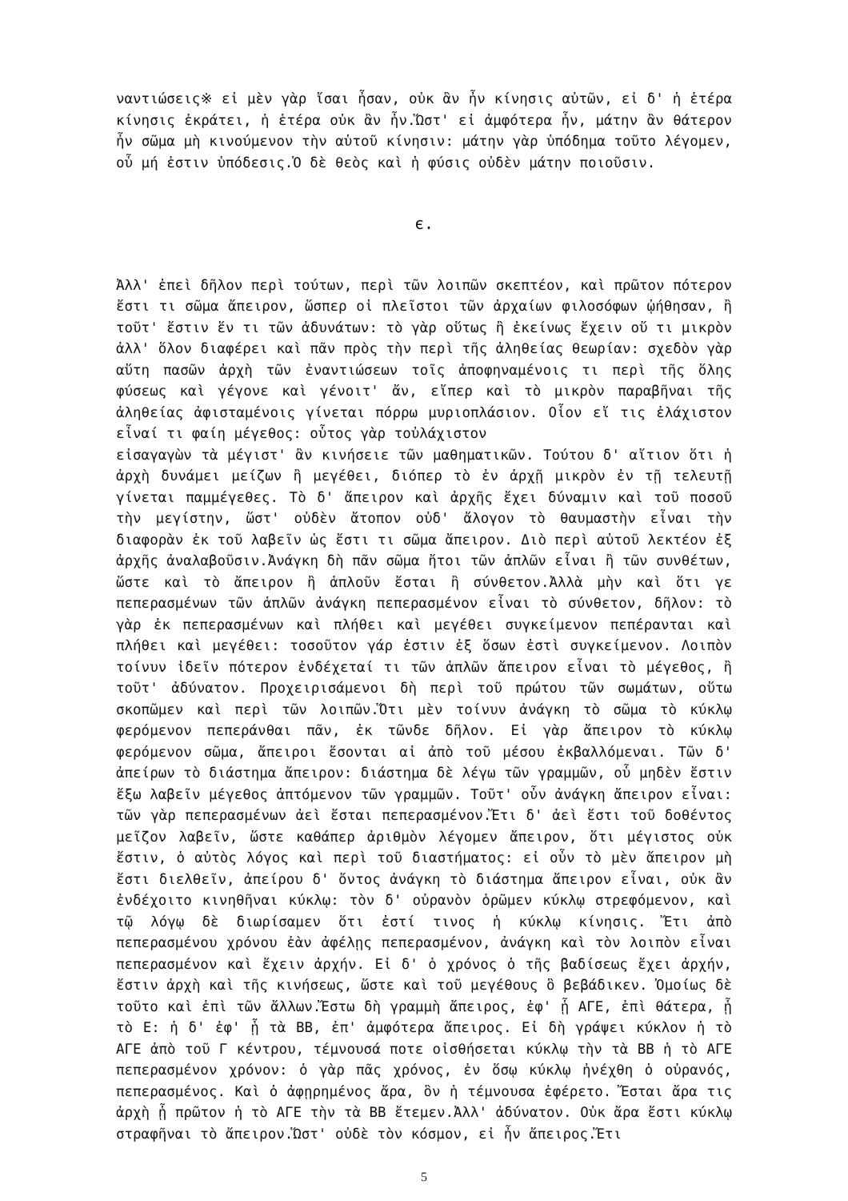ναντιώσεις※ εἰ μὲν γὰρ ἴσαι ἦσαν, οὐκ ἂν ἦν κίνησις αὐτῶν, εἰ δ' ἡ ἑτέρα κίνησις ἐκράτει, ἡ ἑτέρα οὐκ ἂν ἦν.Ὥστ' εἰ ἀμφότερα ἦν, μάτην ἂν θάτερον ἦν σῶμα μὴ κινούμενον τὴν αὑτοῦ κίνησιν: μάτην γὰρ ὑπόδημα τοῦτο λέγομεν, οὗ μή ἐστιν ὑπόδεσις.Ὁ δὲ θεὸς καὶ ἡ φύσις οὐδὲν μάτην ποιοῦσιν.
є.
Ἀλλ' ἐπεὶ δῆλον περὶ τούτων, περὶ τῶν λοιπῶν σκεπτέον, καὶ πρῶτον πότερον ἔστι τι σῶμα ἄπειρον, ὥσπερ οἱ πλεῖστοι τῶν ἀρχαίων φιλοσόφων ᾠήθησαν, ἢ τοῦτ' ἔστιν ἕν τι τῶν ἀδυνάτων: τὸ γὰρ οὕτως ἢ ἐκείνως ἔχειν οὔ τι μικρὸν ἀλλ' ὅλον διαφέρει καὶ πᾶν πρὸς τὴν περὶ τῆς ἀληθείας θεωρίαν: σχεδὸν γὰρ αὕτη πασῶν ἀρχὴ τῶν ἐναντιώσεων τοῖς ἀποφηναμένοις τι περὶ τῆς ὅλης φύσεως καὶ γέγονε καὶ γένοιτ' ἄν, εἴπερ καὶ τὸ μικρὸν παραβῆναι τῆς ἀληθείας ἀφισταμένοις γίνεται πόρρω μυριοπλάσιον. Οἷον εἴ τις ἐλάχιστον εἶναί τι φαίη μέγεθος: οὗτος γὰρ τοὐλάχιστον
εἰσαγαγὼν τὰ μέγιστ' ἂν κινήσειε τῶν μαθηματικῶν. Τούτου δ' αἴτιον ὅτι ἡ ἀρχὴ δυνάμει μείζων ἢ μεγέθει, διόπερ τὸ ἐν ἀρχῇ μικρὸν ἐν τῇ τελευτῇ γίνεται παμμέγεθες. Τὸ δ' ἄπειρον καὶ ἀρχῆς ἔχει δύναμιν καὶ τοῦ ποσοῦ τὴν μεγίστην, ὥστ' οὐδὲν ἄτοπον οὐδ' ἄλογον τὸ θαυμαστὴν εἶναι τὴν διαφορὰν ἐκ τοῦ λαβεῖν ὡς ἔστι τι σῶμα ἄπειρον. Διὸ περὶ αὐτοῦ λεκτέον ἐξ ἀρχῆς ἀναλαβοῦσιν.Ἀνάγκη δὴ πᾶν σῶμα ἤτοι τῶν ἁπλῶν εἶναι ἢ τῶν συνθέτων, ὥστε καὶ τὸ ἄπειρον ἢ ἁπλοῦν ἔσται ἢ σύνθετον.Ἀλλὰ μὴν καὶ ὅτι γε πεπερασμένων τῶν ἁπλῶν ἀνάγκη πεπερασμένον εἶναι τὸ σύνθετον, δῆλον: τὸ γὰρ ἐκ πεπερασμένων καὶ πλήθει καὶ μεγέθει συγκείμενον πεπέρανται καὶ πλήθει καὶ μεγέθει: τοσοῦτον γάρ ἐστιν ἐξ ὅσων ἐστὶ συγκείμενον. Λοιπὸν τοίνυν ἰδεῖν πότερον ἐνδέχεταί τι τῶν ἁπλῶν ἄπειρον εἶναι τὸ μέγεθος, ἢ τοῦτ' ἀδύνατον. Προχειρισάμενοι δὴ περὶ τοῦ πρώτου τῶν σωμάτων, οὕτω σκοπῶμεν καὶ περὶ τῶν λοιπῶν.Ὅτι μὲν τοίνυν ἀνάγκη τὸ σῶμα τὸ κύκλῳ φερόμενον πεπεράνθαι πᾶν, ἐκ τῶνδε δῆλον. Εἰ γὰρ ἄπειρον τὸ κύκλῳ φερόμενον σῶμα, ἄπειροι ἔσονται αἱ ἀπὸ τοῦ μέσου ἐκβαλλόμεναι. Τῶν δ' ἀπείρων τὸ διάστημα ἄπειρον: διάστημα δὲ λέγω τῶν γραμμῶν, οὗ μηδὲν ἔστιν ἔξω λαβεῖν μέγεθος ἁπτόμενον τῶν γραμμῶν. Τοῦτ' οὖν ἀνάγκη ἄπειρον εἶναι: τῶν γὰρ πεπερασμένων ἀεὶ ἔσται πεπερασμένον.Ἔτι δ' ἀεὶ ἔστι τοῦ δοθέντος μεῖζον λαβεῖν, ὥστε καθάπερ ἀριθμὸν λέγομεν ἄπειρον, ὅτι μέγιστος οὐκ ἔστιν, ὁ αὐτὸς λόγος καὶ περὶ τοῦ διαστήματος: εἰ οὖν τὸ μὲν ἄπειρον μὴ ἔστι διελθεῖν, ἀπείρου δ' ὄντος ἀνάγκη τὸ διάστημα ἄπειρον εἶναι, οὐκ ἂν ἐνδέχοιτο κινηθῆναι κύκλῳ: τὸν δ' οὐρανὸν ὁρῶμεν κύκλῳ στρεφόμενον, καὶ τῷ λόγῳ δὲ διωρίσαμεν ὅτι ἐστί τινος ἡ κύκλῳ κίνησις. Ἔτι ἀπὸ πεπερασμένου χρόνου ἐὰν ἀφέλῃς πεπερασμένον, ἀνάγκη καὶ τὸν λοιπὸν εἶναι πεπερασμένον καὶ ἔχειν ἀρχήν. Εἰ δ' ὁ χρόνος ὁ τῆς βαδίσεως ἔχει ἀρχήν, ἔστιν ἀρχὴ καὶ τῆς κινήσεως, ὥστε καὶ τοῦ μεγέθους ὃ βεβάδικεν. Ὁμοίως δὲ τοῦτο καὶ ἐπὶ τῶν ἄλλων.Ἔστω δὴ γραμμὴ ἄπειρος, ἐφ' ᾗ ΑΓΕ, ἐπὶ θάτερα, ᾗ τὸ Ε: ἡ δ' ἐφ' ᾗ τὰ ΒΒ, ἐπ' ἀμφότερα ἄπειρος. Εἰ δὴ γράψει κύκλον ἡ τὸ ΑΓΕ ἀπὸ τοῦ Γ κέντρου, τέμνουσά ποτε οἰσθήσεται κύκλῳ τὴν τὰ ΒΒ ἡ τὸ ΑΓΕ πεπερασμένον χρόνον: ὁ γὰρ πᾶς χρόνος, ἐν ὅσῳ κύκλῳ ἠνέχθη ὁ οὐρανός, πεπερασμένος. Καὶ ὁ ἀφῃρημένος ἄρα, ὃν ἡ τέμνουσα ἐφέρετο. Ἔσται ἄρα τις ἀρχὴ ᾗ πρῶτον ἡ τὸ ΑΓΕ τὴν τὰ ΒΒ ἔτεμεν.Ἀλλ' ἀδύνατον. Οὐκ ἄρα ἔστι κύκλῳ στραφῆναι τὸ ἄπειρον.Ὥστ' οὐδὲ τὸν κόσμον, εἰ ἦν ἄπειρος.Ἔτι
5